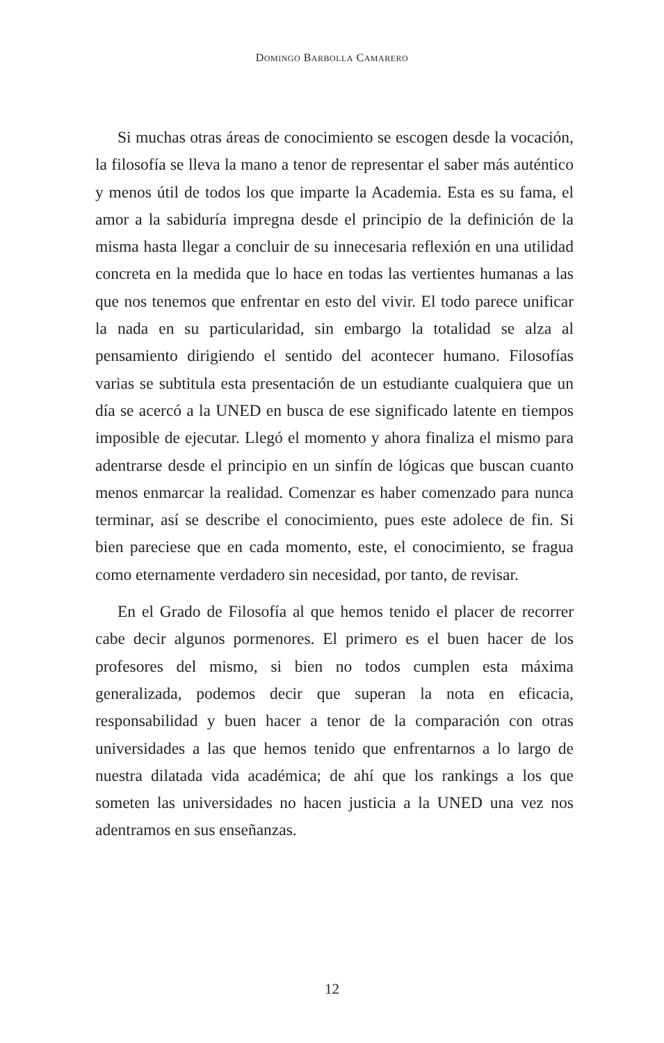DOMINGO BARBOLLA CAMARERO
Si muchas otras áreas de conocimiento se escogen desde la vocación, la filosofía se lleva la mano a tenor de representar el saber más auténtico y menos útil de todos los que imparte la Academia. Esta es su fama, el amor a la sabiduría impregna desde el principio de la definición de la misma hasta llegar a concluir de su innecesaria reflexión en una utilidad concreta en la medida que lo hace en todas las vertientes humanas a las que nos tenemos que enfrentar en esto del vivir. El todo parece unificar la nada en su particularidad, sin embargo la totalidad se alza al pensamiento dirigiendo el sentido del acontecer humano. Filosofías varias se subtitula esta presentación de un estudiante cualquiera que un día se acercó a la UNED en busca de ese significado latente en tiempos imposible de ejecutar. Llegó el momento y ahora finaliza el mismo para adentrarse desde el principio en un sinfín de lógicas que buscan cuanto menos enmarcar la realidad. Comenzar es haber comenzado para nunca terminar, así se describe el conocimiento, pues este adolece de fin. Si bien pareciese que en cada momento, este, el conocimiento, se fragua como eternamente verdadero sin necesidad, por tanto, de revisar.
En el Grado de Filosofía al que hemos tenido el placer de recorrer cabe decir algunos pormenores. El primero es el buen hacer de los profesores del mismo, si bien no todos cumplen esta máxima generalizada, podemos decir que superan la nota en eficacia, responsabilidad y buen hacer a tenor de la comparación con otras universidades a las que hemos tenido que enfrentarnos a lo largo de nuestra dilatada vida académica; de ahí que los rankings a los que someten las universidades no hacen justicia a la UNED una vez nos adentramos en sus enseñanzas.
12